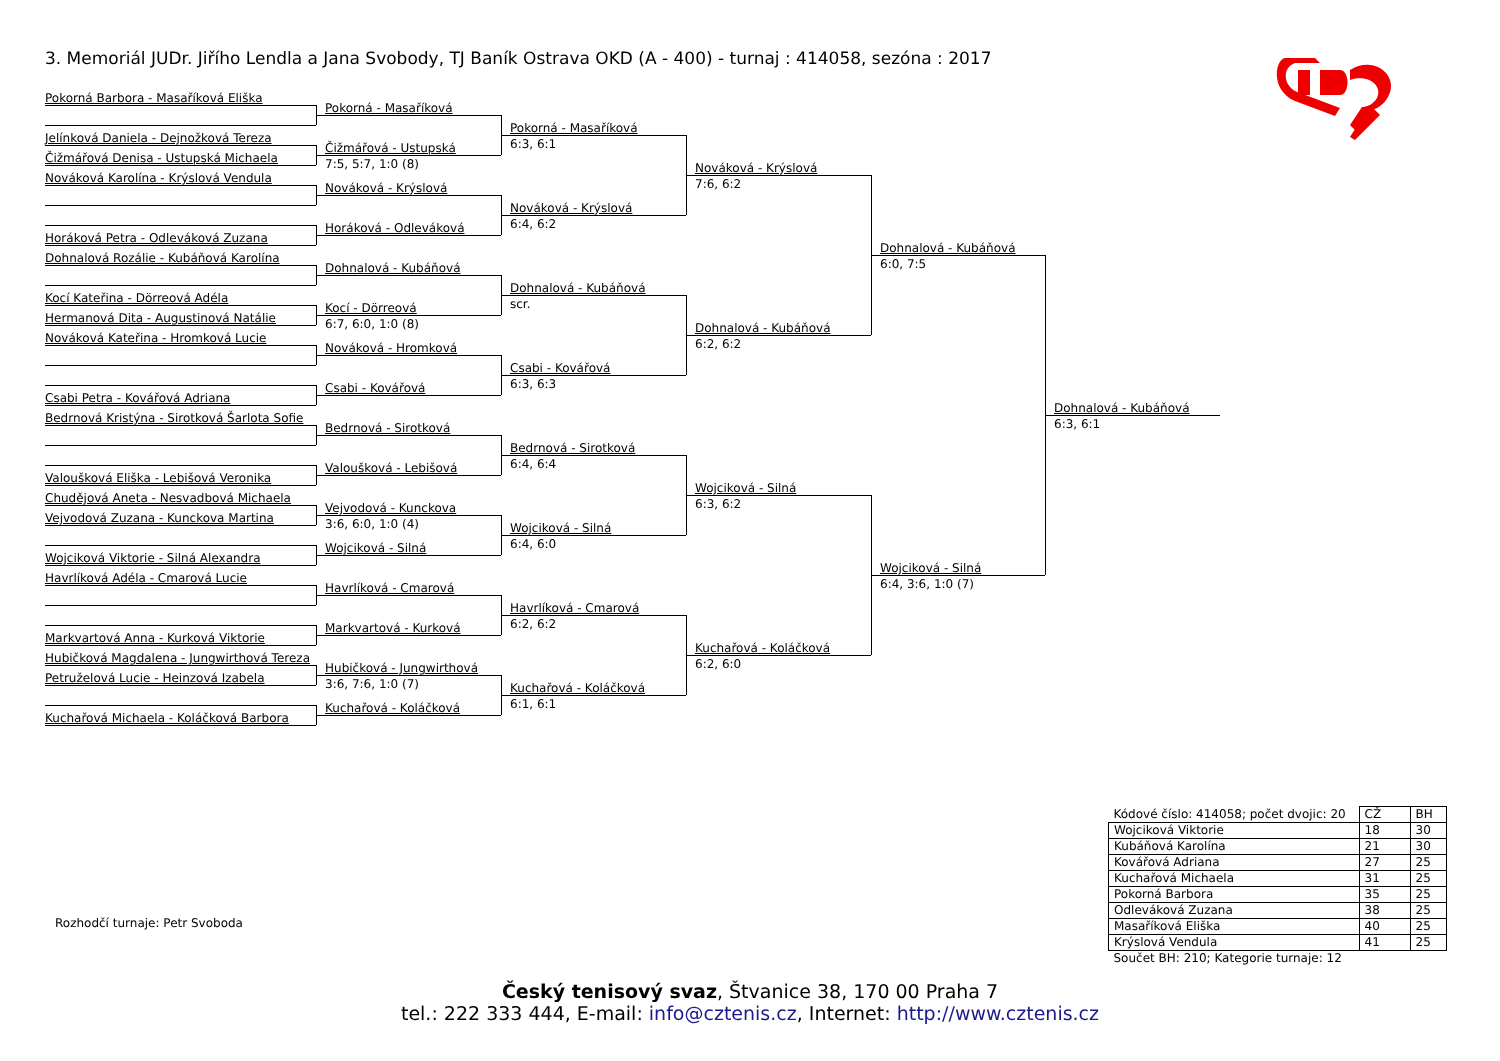3. Memoriál JUDr. Jiřího Lendla a Jana Svobody, TJ Baník Ostrava OKD (A - 400) - turnaj : 414058, sezóna : 2017
Pokorná Barbora - Masaříková Eliška
Jelínková Daniela - Dejnožková Tereza
Čižmářová Denisa - Ustupská Michaela
Nováková Karolína - Krýslová Vendula
Horáková Petra - Odleváková Zuzana
Dohnalová Rozálie - Kubáňová Karolína
Kocí Kateřina - Dörreová Adéla
Hermanová Dita - Augustinová Natálie
Nováková Kateřina - Hromková Lucie
Csabi Petra - Kovářová Adriana
Bedrnová Kristýna - Sirotková Šarlota Sofie
Valoušková Eliška - Lebišová Veronika
Chudějová Aneta - Nesvadbová Michaela
Vejvodová Zuzana - Kunckova Martina
Wojciková Viktorie - Silná Alexandra
Havrlíková Adéla - Cmarová Lucie
Markvartová Anna - Kurková Viktorie
Hubičková Magdalena - Jungwirthová Tereza
Petruželová Lucie - Heinzová Izabela
Kuchařová Michaela - Koláčková Barbora
Pokorná - Masaříková
Čižmářová - Ustupská
7:5, 5:7, 1:0 (8)
Nováková - Krýslová
Horáková - Odleváková
Dohnalová - Kubáňová
Kocí - Dörreová
6:7, 6:0, 1:0 (8)
Nováková - Hromková
Csabi - Kovářová
Bedrnová - Sirotková
Valoušková - Lebišová
Vejvodová - Kunckova
3:6, 6:0, 1:0 (4)
Wojciková - Silná
Havrlíková - Cmarová
Markvartová - Kurková
Hubičková - Jungwirthová
3:6, 7:6, 1:0 (7)
Kuchařová - Koláčková
Pokorná - Masaříková
6:3, 6:1
Nováková - Krýslová
6:4, 6:2
Dohnalová - Kubáňová
scr.
Csabi - Kovářová
6:3, 6:3
Bedrnová - Sirotková
6:4, 6:4
Wojciková - Silná
6:4, 6:0
Havrlíková - Cmarová
6:2, 6:2
Kuchařová - Koláčková
6:1, 6:1
Nováková - Krýslová
7:6, 6:2
Dohnalová - Kubáňová
6:2, 6:2
Wojciková - Silná
6:3, 6:2
Kuchařová - Koláčková
6:2, 6:0
Dohnalová - Kubáňová
6:0, 7:5
Wojciková - Silná
6:4, 3:6, 1:0 (7)
Dohnalová - Kubáňová
6:3, 6:1
Rozhodčí turnaje: Petr Svoboda
| Kódové číslo: 414058; počet dvojic: 20 | CŽ | BH |
| --- | --- | --- |
| Wojciková Viktorie | 18 | 30 |
| Kubáňová Karolína | 21 | 30 |
| Kovářová Adriana | 27 | 25 |
| Kuchařová Michaela | 31 | 25 |
| Pokorná Barbora | 35 | 25 |
| Odleváková Zuzana | 38 | 25 |
| Masaříková Eliška | 40 | 25 |
| Krýslová Vendula | 41 | 25 |
| Součet BH: 210; Kategorie turnaje: 12 | | |
Český tenisový svaz, Štvanice 38, 170 00 Praha 7
tel.: 222 333 444, E-mail: info@cztenis.cz, Internet: http://www.cztenis.cz